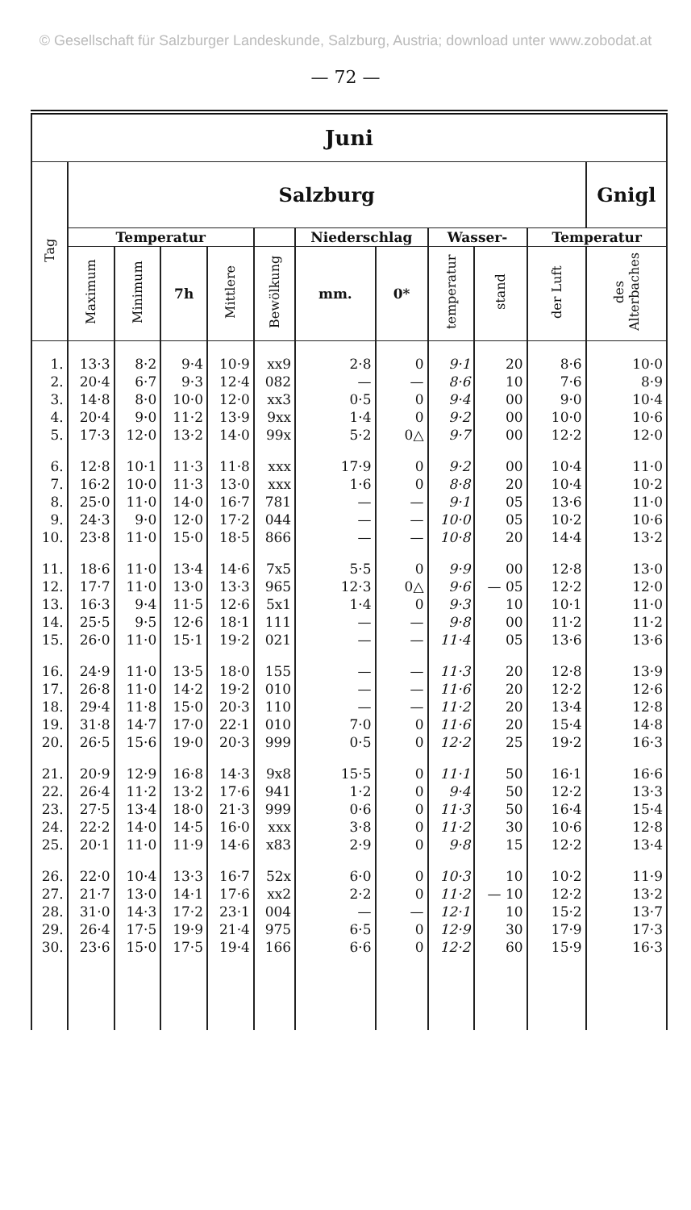© Gesellschaft für Salzburger Landeskunde, Salzburg, Austria; download unter www.zobodat.at
— 72 —
| Juni | | | | | | | | | | | |
| --- | --- | --- | --- | --- | --- | --- | --- | --- | --- | --- | --- |
| Tag | Salzburg | | | | | | | | | | Gnigl |
| | Temperatur | | | | | Niederschlag | | Wasser- | | Temperatur | |
| | Maximum | Minimum | 7h | Mittlere | Bewölkung | mm. | 0* | temperatur | stand | der Luft | des Alterbaches |
| 1. | 13·3 | 8·2 | 9·4 | 10·9 | xx9 | 2·8 | 0 | 9·1 | 20 | 8·6 | 10·0 |
| 2. | 20·4 | 6·7 | 9·3 | 12·4 | 082 | — | — | 8·6 | 10 | 7·6 | 8·9 |
| 3. | 14·8 | 8·0 | 10·0 | 12·0 | xx3 | 0·5 | 0 | 9·4 | 00 | 9·0 | 10·4 |
| 4. | 20·4 | 9·0 | 11·2 | 13·9 | 9xx | 1·4 | 0 | 9·2 | 00 | 10·0 | 10·6 |
| 5. | 17·3 | 12·0 | 13·2 | 14·0 | 99x | 5·2 | 0△ | 9·7 | 00 | 12·2 | 12·0 |
| 6. | 12·8 | 10·1 | 11·3 | 11·8 | xxx | 17·9 | 0 | 9·2 | 00 | 10·4 | 11·0 |
| 7. | 16·2 | 10·0 | 11·3 | 13·0 | xxx | 1·6 | 0 | 8·8 | 20 | 10·4 | 10·2 |
| 8. | 25·0 | 11·0 | 14·0 | 16·7 | 781 | — | — | 9·1 | 05 | 13·6 | 11·0 |
| 9. | 24·3 | 9·0 | 12·0 | 17·2 | 044 | — | — | 10·0 | 05 | 10·2 | 10·6 |
| 10. | 23·8 | 11·0 | 15·0 | 18·5 | 866 | — | — | 10·8 | 20 | 14·4 | 13·2 |
| 11. | 18·6 | 11·0 | 13·4 | 14·6 | 7x5 | 5·5 | 0 | 9·9 | 00 | 12·8 | 13·0 |
| 12. | 17·7 | 11·0 | 13·0 | 13·3 | 965 | 12·3 | 0△ | 9·6 | — 05 | 12·2 | 12·0 |
| 13. | 16·3 | 9·4 | 11·5 | 12·6 | 5x1 | 1·4 | 0 | 9·3 | 10 | 10·1 | 11·0 |
| 14. | 25·5 | 9·5 | 12·6 | 18·1 | 111 | — | — | 9·8 | 00 | 11·2 | 11·2 |
| 15. | 26·0 | 11·0 | 15·1 | 19·2 | 021 | — | — | 11·4 | 05 | 13·6 | 13·6 |
| 16. | 24·9 | 11·0 | 13·5 | 18·0 | 155 | — | — | 11·3 | 20 | 12·8 | 13·9 |
| 17. | 26·8 | 11·0 | 14·2 | 19·2 | 010 | — | — | 11·6 | 20 | 12·2 | 12·6 |
| 18. | 29·4 | 11·8 | 15·0 | 20·3 | 110 | — | — | 11·2 | 20 | 13·4 | 12·8 |
| 19. | 31·8 | 14·7 | 17·0 | 22·1 | 010 | 7·0 | 0 | 11·6 | 20 | 15·4 | 14·8 |
| 20. | 26·5 | 15·6 | 19·0 | 20·3 | 999 | 0·5 | 0 | 12·2 | 25 | 19·2 | 16·3 |
| 21. | 20·9 | 12·9 | 16·8 | 14·3 | 9x8 | 15·5 | 0 | 11·1 | 50 | 16·1 | 16·6 |
| 22. | 26·4 | 11·2 | 13·2 | 17·6 | 941 | 1·2 | 0 | 9·4 | 50 | 12·2 | 13·3 |
| 23. | 27·5 | 13·4 | 18·0 | 21·3 | 999 | 0·6 | 0 | 11·3 | 50 | 16·4 | 15·4 |
| 24. | 22·2 | 14·0 | 14·5 | 16·0 | xxx | 3·8 | 0 | 11·2 | 30 | 10·6 | 12·8 |
| 25. | 20·1 | 11·0 | 11·9 | 14·6 | x83 | 2·9 | 0 | 9·8 | 15 | 12·2 | 13·4 |
| 26. | 22·0 | 10·4 | 13·3 | 16·7 | 52x | 6·0 | 0 | 10·3 | 10 | 10·2 | 11·9 |
| 27. | 21·7 | 13·0 | 14·1 | 17·6 | xx2 | 2·2 | 0 | 11·2 | — 10 | 12·2 | 13·2 |
| 28. | 31·0 | 14·3 | 17·2 | 23·1 | 004 | — | — | 12·1 | 10 | 15·2 | 13·7 |
| 29. | 26·4 | 17·5 | 19·9 | 21·4 | 975 | 6·5 | 0 | 12·9 | 30 | 17·9 | 17·3 |
| 30. | 23·6 | 15·0 | 17·5 | 19·4 | 166 | 6·6 | 0 | 12·2 | 60 | 15·9 | 16·3 |